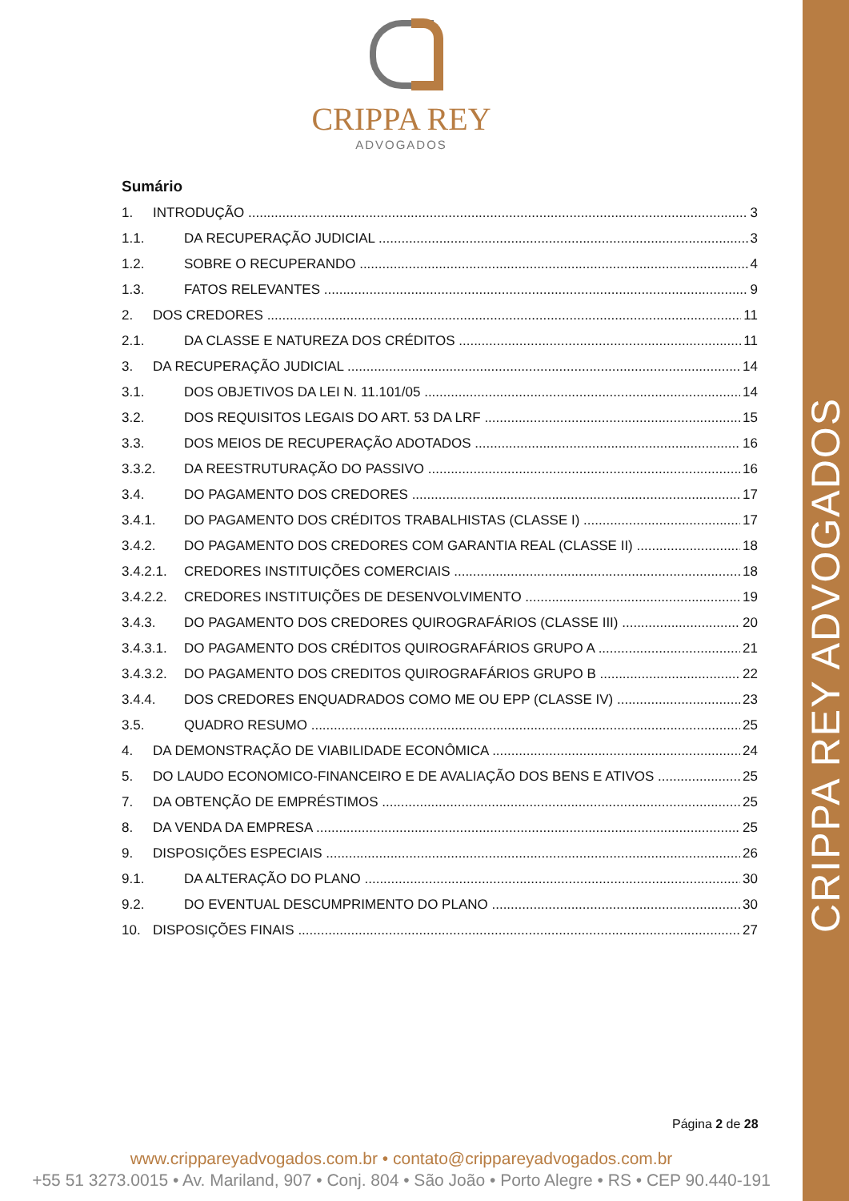CRIPPA REY ADVOGADOS
CRIPPA REY
ADVOGADOS
Sumário
1. INTRODUÇÃO 3
1.1. DA RECUPERAÇÃO JUDICIAL 3
1.2. SOBRE O RECUPERANDO 4
1.3. FATOS RELEVANTES 9
2. DOS CREDORES 11
2.1. DA CLASSE E NATUREZA DOS CRÉDITOS 11
3. DA RECUPERAÇÃO JUDICIAL 14
3.1. DOS OBJETIVOS DA LEI N. 11.101/05 14
3.2. DOS REQUISITOS LEGAIS DO ART. 53 DA LRF 15
3.3. DOS MEIOS DE RECUPERAÇÃO ADOTADOS 16
3.3.2. DA REESTRUTURAÇÃO DO PASSIVO 16
3.4. DO PAGAMENTO DOS CREDORES 17
3.4.1. DO PAGAMENTO DOS CRÉDITOS TRABALHISTAS (CLASSE I) 17
3.4.2. DO PAGAMENTO DOS CREDORES COM GARANTIA REAL (CLASSE II) 18
3.4.2.1. CREDORES INSTITUIÇÕES COMERCIAIS 18
3.4.2.2. CREDORES INSTITUIÇÕES DE DESENVOLVIMENTO 19
3.4.3. DO PAGAMENTO DOS CREDORES QUIROGRAFÁRIOS (CLASSE III) 20
3.4.3.1. DO PAGAMENTO DOS CRÉDITOS QUIROGRAFÁRIOS GRUPO A 21
3.4.3.2. DO PAGAMENTO DOS CREDITOS QUIROGRAFÁRIOS GRUPO B 22
3.4.4. DOS CREDORES ENQUADRADOS COMO ME OU EPP (CLASSE IV) 23
3.5. QUADRO RESUMO 25
4. DA DEMONSTRAÇÃO DE VIABILIDADE ECONÔMICA 24
5. DO LAUDO ECONOMICO-FINANCEIRO E DE AVALIAÇÃO DOS BENS E ATIVOS 25
7. DA OBTENÇÃO DE EMPRÉSTIMOS 25
8. DA VENDA DA EMPRESA 25
9. DISPOSIÇÕES ESPECIAIS 26
9.1. DA ALTERAÇÃO DO PLANO 30
9.2. DO EVENTUAL DESCUMPRIMENTO DO PLANO 30
10. DISPOSIÇÕES FINAIS 27
Página 2 de 28
www.crippareyadvogados.com.br • contato@crippareyadvogados.com.br
+55 51 3273.0015 • Av. Mariland, 907 • Conj. 804 • São João • Porto Alegre • RS • CEP 90.440-191